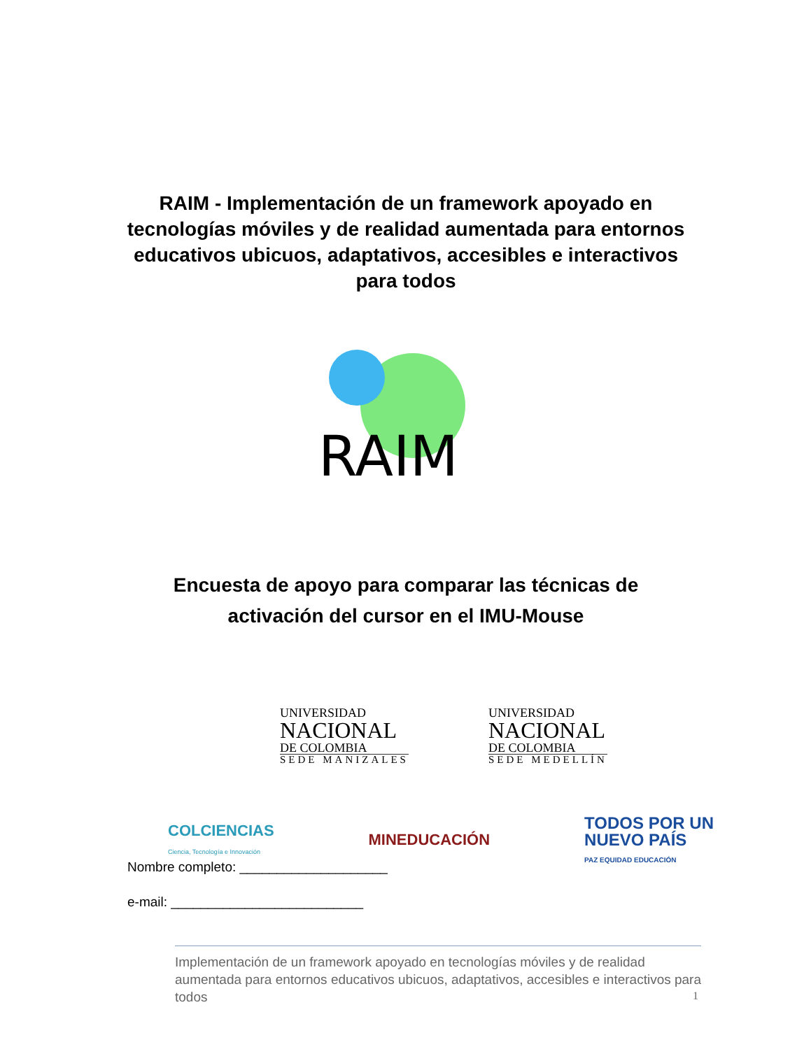RAIM - Implementación de un framework apoyado en tecnologías móviles y de realidad aumentada para entornos educativos ubicuos, adaptativos, accesibles e interactivos para todos
RAIM
Encuesta de apoyo para comparar las técnicas de activación del cursor en el IMU-Mouse
UNIVERSIDAD
NACIONAL
DE COLOMBIA
SEDE MANIZALES
UNIVERSIDAD
NACIONAL
DE COLOMBIA
SEDE MEDELLÍN
COLCIENCIAS
Ciencia, Tecnología e Innovación
MINEDUCACIÓN
TODOS POR UN
NUEVO PAÍS
PAZ EQUIDAD EDUCACIÓN
Nombre completo: ____________________
e-mail: __________________________
Implementación de un framework apoyado en tecnologías móviles y de realidad aumentada para entornos educativos ubicuos, adaptativos, accesibles e interactivos para todos
1